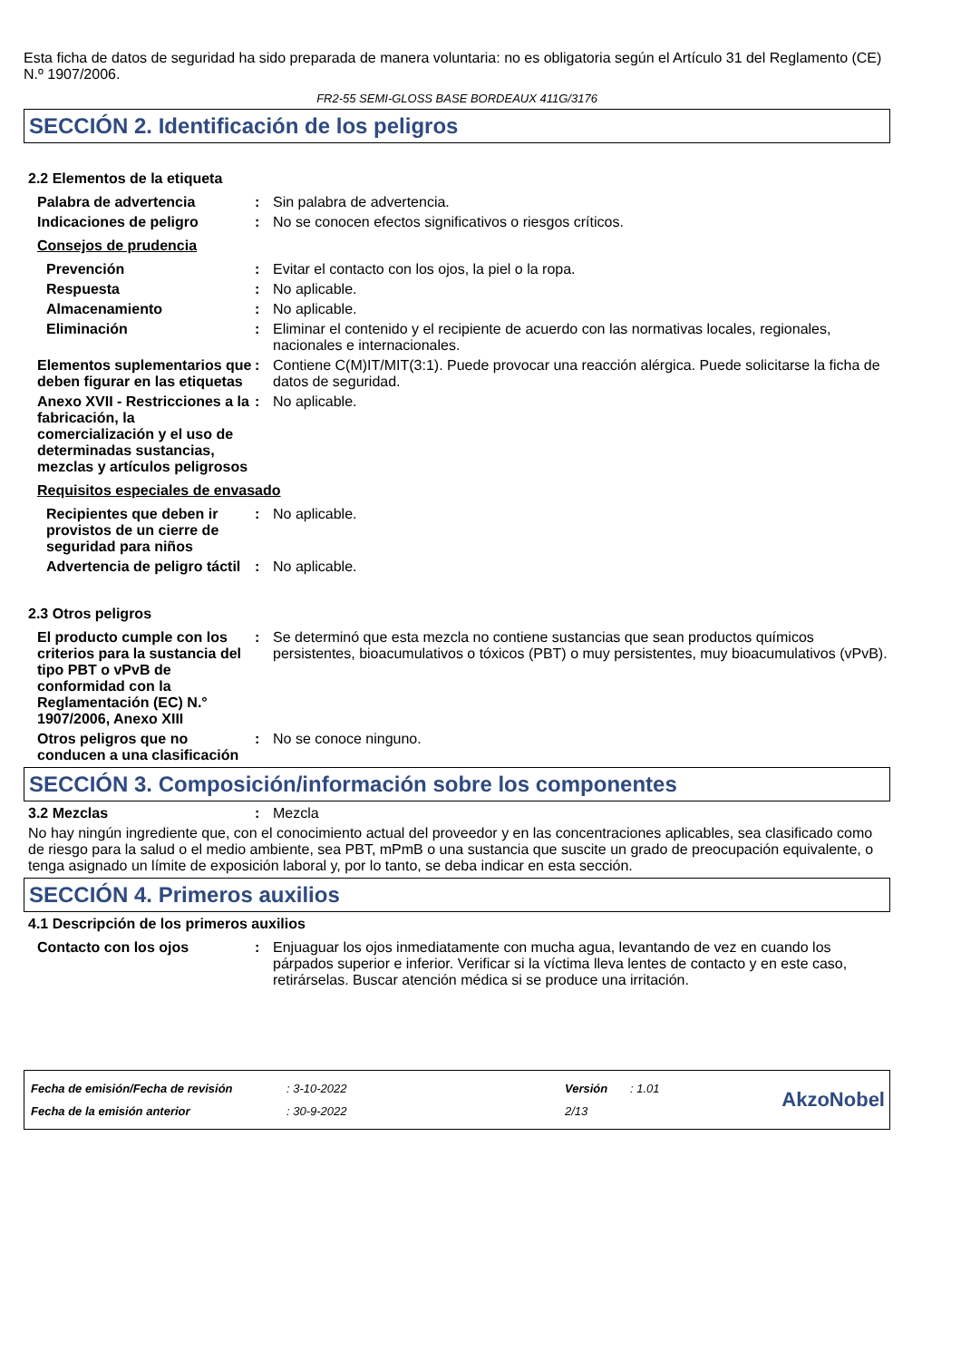Esta ficha de datos de seguridad ha sido preparada de manera voluntaria: no es obligatoria según el Artículo 31 del Reglamento (CE) N.º 1907/2006.
FR2-55 SEMI-GLOSS BASE BORDEAUX 411G/3176
SECCIÓN 2. Identificación de los peligros
2.2 Elementos de la etiqueta
Palabra de advertencia : Sin palabra de advertencia.
Indicaciones de peligro : No se conocen efectos significativos o riesgos críticos.
Consejos de prudencia
Prevención : Evitar el contacto con los ojos, la piel o la ropa.
Respuesta : No aplicable.
Almacenamiento : No aplicable.
Eliminación : Eliminar el contenido y el recipiente de acuerdo con las normativas locales, regionales, nacionales e internacionales.
Elementos suplementarios que deben figurar en las etiquetas
: Contiene C(M)IT/MIT(3:1). Puede provocar una reacción alérgica. Puede solicitarse la ficha de datos de seguridad.
Anexo XVII - Restricciones a la fabricación, la comercialización y el uso de determinadas sustancias, mezclas y artículos peligrosos
: No aplicable.
Requisitos especiales de envasado
Recipientes que deben ir provistos de un cierre de seguridad para niños
: No aplicable.
Advertencia de peligro táctil
: No aplicable.
2.3 Otros peligros
El producto cumple con los criterios para la sustancia del tipo PBT o vPvB de conformidad con la Reglamentación (EC) N.° 1907/2006, Anexo XIII
: Se determinó que esta mezcla no contiene sustancias que sean productos químicos persistentes, bioacumulativos o tóxicos (PBT) o muy persistentes, muy bioacumulativos (vPvB).
Otros peligros que no conducen a una clasificación
: No se conoce ninguno.
SECCIÓN 3. Composición/información sobre los componentes
3.2 Mezclas : Mezcla
No hay ningún ingrediente que, con el conocimiento actual del proveedor y en las concentraciones aplicables, sea clasificado como de riesgo para la salud o el medio ambiente, sea PBT, mPmB o una sustancia que suscite un grado de preocupación equivalente, o tenga asignado un límite de exposición laboral y, por lo tanto, se deba indicar en esta sección.
SECCIÓN 4. Primeros auxilios
4.1 Descripción de los primeros auxilios
Contacto con los ojos : Enjuaguar los ojos inmediatamente con mucha agua, levantando de vez en cuando los párpados superior e inferior. Verificar si la víctima lleva lentes de contacto y en este caso, retirárselas. Buscar atención médica si se produce una irritación.
| Fecha de emisión/Fecha de revisión | : 3-10-2022 | Versión | : 1.01 |
| Fecha de la emisión anterior | : 30-9-2022 | 2/13 | |
AkzoNobel